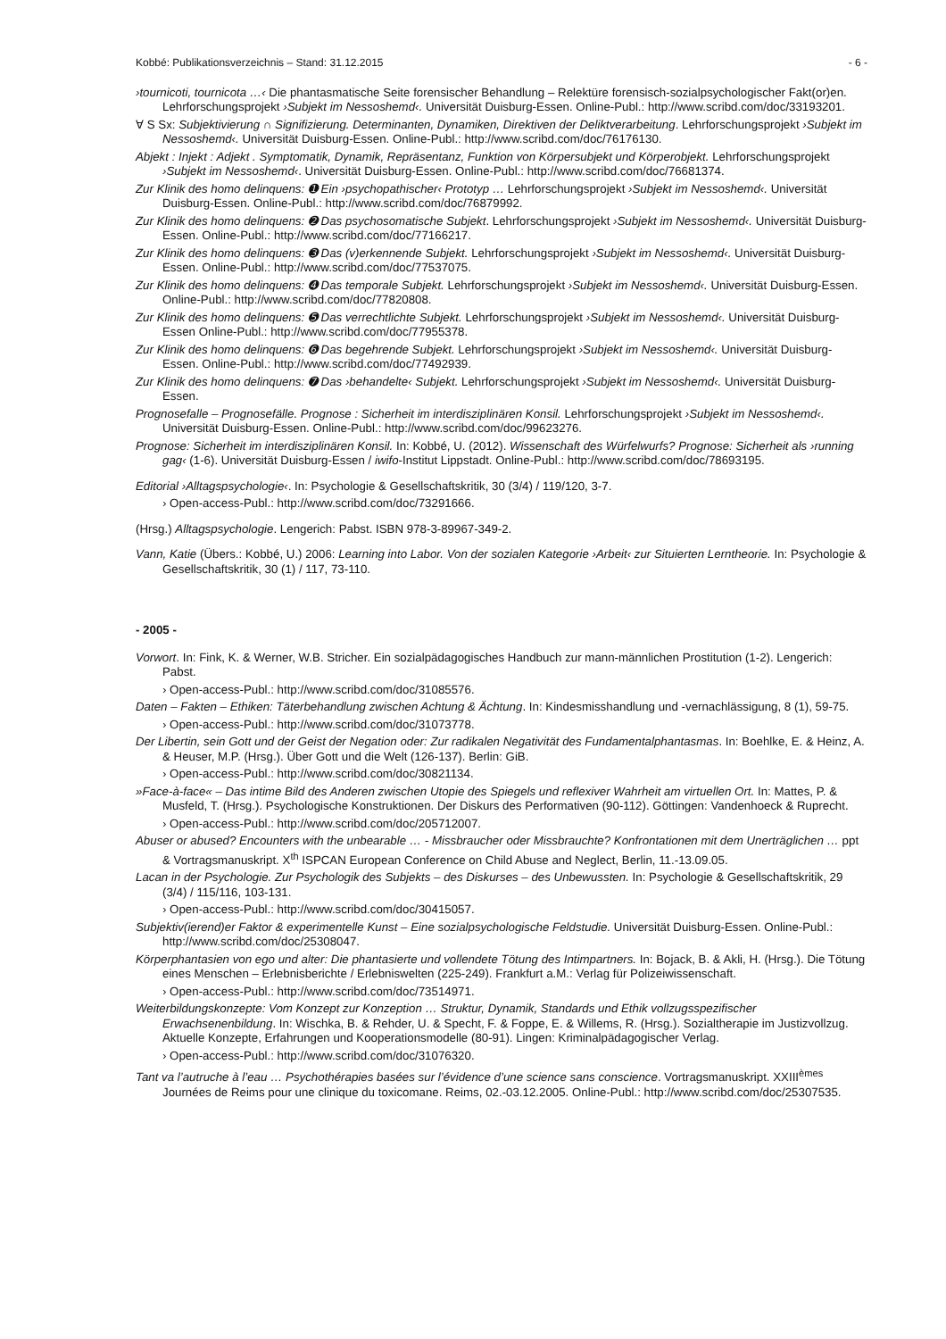Kobbé: Publikationsverzeichnis – Stand: 31.12.2015 - 6 -
›tournicoti, tournicota …‹ Die phantasmatische Seite forensischer Behandlung – Relektüre forensisch-sozialpsychologischer Fakt(or)en. Lehrforschungsprojekt ›Subjekt im Nessoshemd‹. Universität Duisburg-Essen. Online-Publ.: http://www.scribd.com/doc/33193201.
∀ S Sx: Subjektivierung ∩ Signifizierung. Determinanten, Dynamiken, Direktiven der Deliktverarbeitung. Lehrforschungsprojekt ›Subjekt im Nessoshemd‹. Universität Duisburg-Essen. Online-Publ.: http://www.scribd.com/doc/76176130.
Abjekt : Injekt : Adjekt . Symptomatik, Dynamik, Repräsentanz, Funktion von Körpersubjekt und Körperobjekt. Lehrforschungsprojekt ›Subjekt im Nessoshemd‹. Universität Duisburg-Essen. Online-Publ.: http://www.scribd.com/doc/76681374.
Zur Klinik des homo delinquens: ➊ Ein ›psychopathischer‹ Prototyp … Lehrforschungsprojekt ›Subjekt im Nessoshemd‹. Universität Duisburg-Essen. Online-Publ.: http://www.scribd.com/doc/76879992.
Zur Klinik des homo delinquens: ➋ Das psychosomatische Subjekt. Lehrforschungsprojekt ›Subjekt im Nessoshemd‹. Universität Duisburg-Essen. Online-Publ.: http://www.scribd.com/doc/77166217.
Zur Klinik des homo delinquens: ➌ Das (v)erkennende Subjekt. Lehrforschungsprojekt ›Subjekt im Nessoshemd‹. Universität Duisburg-Essen. Online-Publ.: http://www.scribd.com/doc/77537075.
Zur Klinik des homo delinquens: ➍ Das temporale Subjekt. Lehrforschungsprojekt ›Subjekt im Nessoshemd‹. Universität Duisburg-Essen. Online-Publ.: http://www.scribd.com/doc/77820808.
Zur Klinik des homo delinquens: ➎ Das verrechtlichte Subjekt. Lehrforschungsprojekt ›Subjekt im Nessoshemd‹. Universität Duisburg-Essen Online-Publ.: http://www.scribd.com/doc/77955378.
Zur Klinik des homo delinquens: ➏ Das begehrende Subjekt. Lehrforschungsprojekt ›Subjekt im Nessoshemd‹. Universität Duisburg-Essen. Online-Publ.: http://www.scribd.com/doc/77492939.
Zur Klinik des homo delinquens: ➐ Das ›behandelte‹ Subjekt. Lehrforschungsprojekt ›Subjekt im Nessoshemd‹. Universität Duisburg-Essen.
Prognosefalle – Prognosefälle. Prognose : Sicherheit im interdisziplinären Konsil. Lehrforschungsprojekt ›Subjekt im Nessoshemd‹. Universität Duisburg-Essen. Online-Publ.: http://www.scribd.com/doc/99623276.
Prognose: Sicherheit im interdisziplinären Konsil. In: Kobbé, U. (2012). Wissenschaft des Würfelwurfs? Prognose: Sicherheit als ›running gag‹ (1-6). Universität Duisburg-Essen / iwifo-Institut Lippstadt. Online-Publ.: http://www.scribd.com/doc/78693195.
Editorial ›Alltagspsychologie‹. In: Psychologie & Gesellschaftskritik, 30 (3/4) / 119/120, 3-7.
› Open-access-Publ.: http://www.scribd.com/doc/73291666.
(Hrsg.) Alltagspsychologie. Lengerich: Pabst. ISBN 978-3-89967-349-2.
Vann, Katie (Übers.: Kobbé, U.) 2006: Learning into Labor. Von der sozialen Kategorie ›Arbeit‹ zur Situierten Lerntheorie. In: Psychologie & Gesellschaftskritik, 30 (1) / 117, 73-110.
- 2005 -
Vorwort. In: Fink, K. & Werner, W.B. Stricher. Ein sozialpädagogisches Handbuch zur mann-männlichen Prostitution (1-2). Lengerich: Pabst.
› Open-access-Publ.: http://www.scribd.com/doc/31085576.
Daten – Fakten – Ethiken: Täterbehandlung zwischen Achtung & Ächtung. In: Kindesmisshandlung und -vernachlässigung, 8 (1), 59-75.
› Open-access-Publ.: http://www.scribd.com/doc/31073778.
Der Libertin, sein Gott und der Geist der Negation oder: Zur radikalen Negativität des Fundamentalphantasmas. In: Boehlke, E. & Heinz, A. & Heuser, M.P. (Hrsg.). Über Gott und die Welt (126-137). Berlin: GiB.
› Open-access-Publ.: http://www.scribd.com/doc/30821134.
»Face-à-face« – Das intime Bild des Anderen zwischen Utopie des Spiegels und reflexiver Wahrheit am virtuellen Ort. In: Mattes, P. & Musfeld, T. (Hrsg.). Psychologische Konstruktionen. Der Diskurs des Performativen (90-112). Göttingen: Vandenhoeck & Ruprecht.
› Open-access-Publ.: http://www.scribd.com/doc/205712007.
Abuser or abused? Encounters with the unbearable … - Missbraucher oder Missbrauchte? Konfrontationen mit dem Unerträglichen … ppt & Vortragsmanuskript. X<sup>th</sup> ISPCAN European Conference on Child Abuse and Neglect, Berlin, 11.-13.09.05.
Lacan in der Psychologie. Zur Psychologik des Subjekts – des Diskurses – des Unbewussten. In: Psychologie & Gesellschaftskritik, 29 (3/4) / 115/116, 103-131.
› Open-access-Publ.: http://www.scribd.com/doc/30415057.
Subjektiv(ierend)er Faktor & experimentelle Kunst – Eine sozialpsychologische Feldstudie. Universität Duisburg-Essen. Online-Publ.: http://www.scribd.com/doc/25308047.
Körperphantasien von ego und alter: Die phantasierte und vollendete Tötung des Intimpartners. In: Bojack, B. & Akli, H. (Hrsg.). Die Tötung eines Menschen – Erlebnisberichte / Erlebniswelten (225-249). Frankfurt a.M.: Verlag für Polizeiwissenschaft.
› Open-access-Publ.: http://www.scribd.com/doc/73514971.
Weiterbildungskonzepte: Vom Konzept zur Konzeption … Struktur, Dynamik, Standards und Ethik vollzugsspezifischer Erwachsenenbildung. In: Wischka, B. & Rehder, U. & Specht, F. & Foppe, E. & Willems, R. (Hrsg.). Sozialtherapie im Justizvollzug. Aktuelle Konzepte, Erfahrungen und Kooperationsmodelle (80-91). Lingen: Kriminalpädagogischer Verlag.
› Open-access-Publ.: http://www.scribd.com/doc/31076320.
Tant va l’autruche à l’eau … Psychothérapies basées sur l’évidence d’une science sans conscience. Vortragsmanuskript. XXIII<sup>èmes</sup> Journées de Reims pour une clinique du toxicomane. Reims, 02.-03.12.2005. Online-Publ.: http://www.scribd.com/doc/25307535.